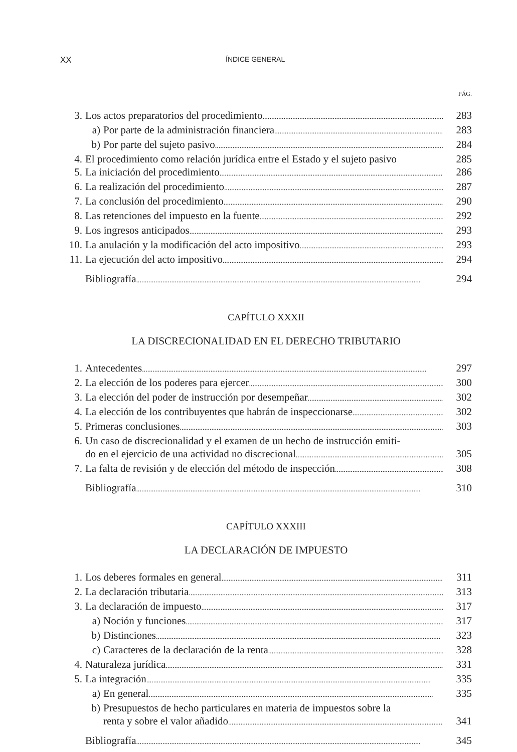XX ÍNDICE GENERAL
PÁG.
3. Los actos preparatorios del procedimiento 283
a) Por parte de la administración financiera 283
b) Por parte del sujeto pasivo 284
4. El procedimiento como relación jurídica entre el Estado y el sujeto pasivo 285
5. La iniciación del procedimiento 286
6. La realización del procedimiento 287
7. La conclusión del procedimiento 290
8. Las retenciones del impuesto en la fuente 292
9. Los ingresos anticipados 293
10. La anulación y la modificación del acto impositivo 293
11. La ejecución del acto impositivo 294
Bibliografía 294
CAPÍTULO XXXII
LA DISCRECIONALIDAD EN EL DERECHO TRIBUTARIO
1. Antecedentes 297
2. La elección de los poderes para ejercer 300
3. La elección del poder de instrucción por desempeñar 302
4. La elección de los contribuyentes que habrán de inspeccionarse 302
5. Primeras conclusiones 303
6. Un caso de discrecionalidad y el examen de un hecho de instrucción emiti-
do en el ejercicio de una actividad no discrecional 305
7. La falta de revisión y de elección del método de inspección 308
Bibliografía 310
CAPÍTULO XXXIII
LA DECLARACIÓN DE IMPUESTO
1. Los deberes formales en general 311
2. La declaración tributaria 313
3. La declaración de impuesto 317
a) Noción y funciones 317
b) Distinciones 323
c) Caracteres de la declaración de la renta 328
4. Naturaleza jurídica 331
5. La integración 335
a) En general 335
b) Presupuestos de hecho particulares en materia de impuestos sobre la
renta y sobre el valor añadido 341
Bibliografía 345